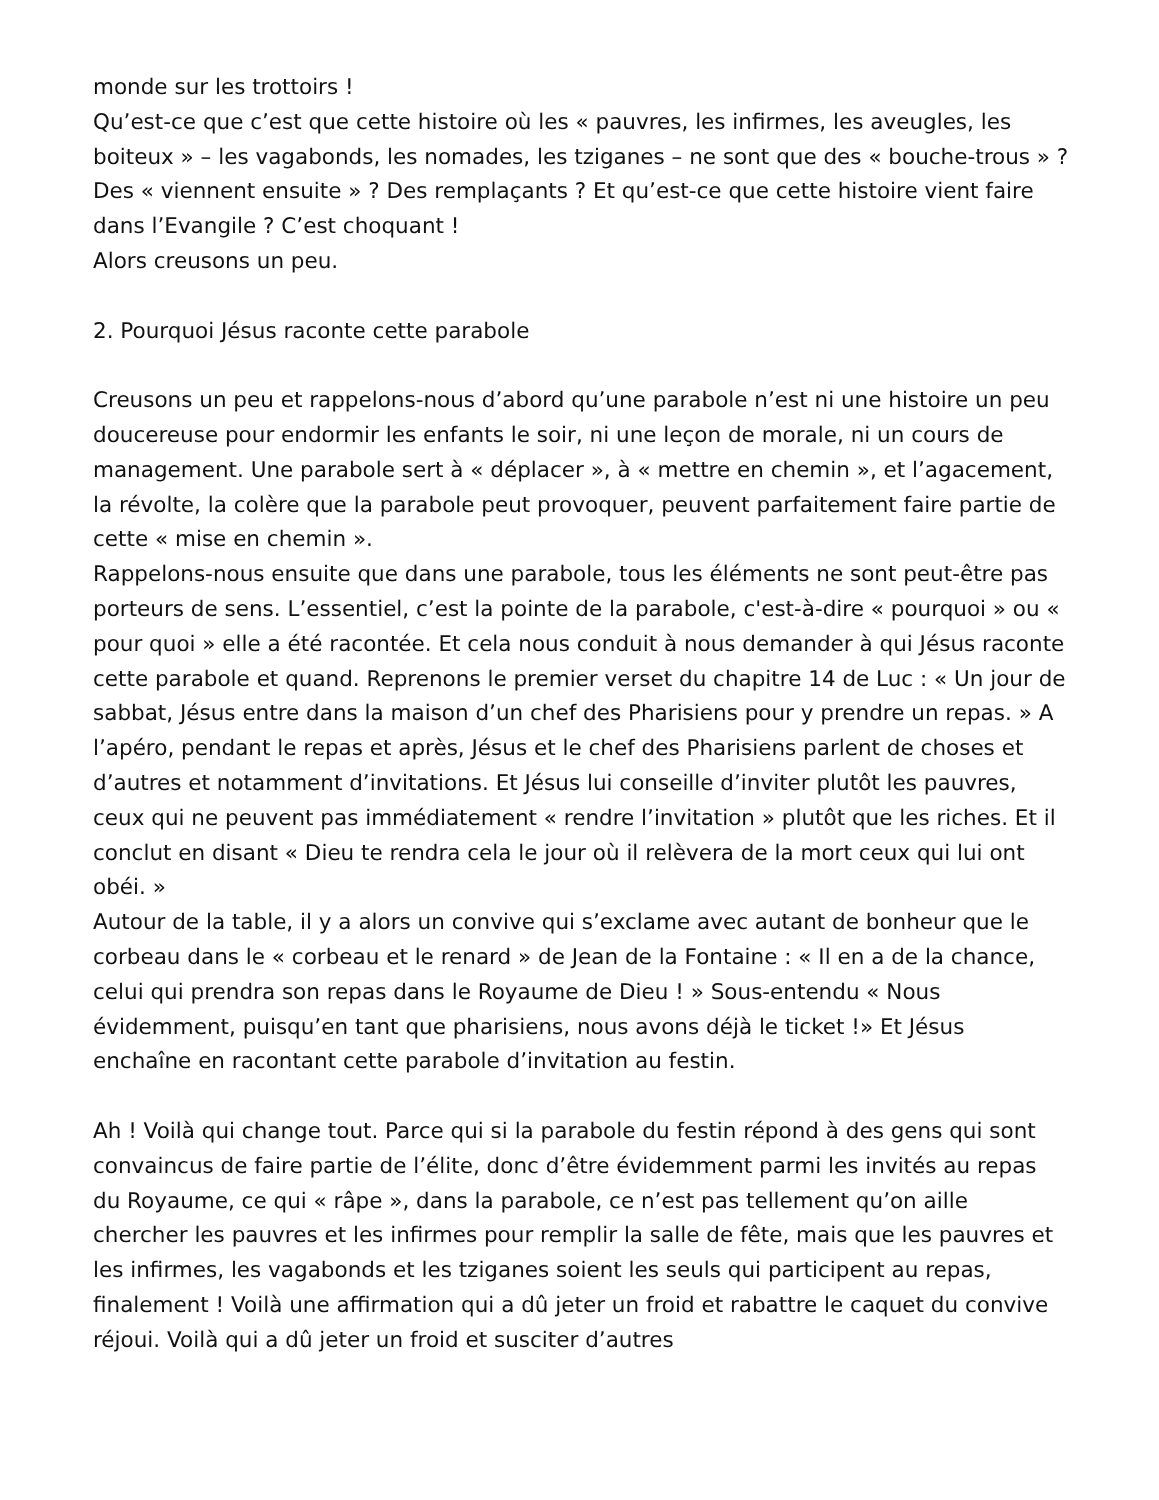monde sur les trottoirs !
Qu’est-ce que c’est que cette histoire où les « pauvres, les infirmes, les aveugles, les boiteux » – les vagabonds, les nomades, les tziganes – ne sont que des « bouche-trous » ? Des « viennent ensuite » ? Des remplaçants ? Et qu’est-ce que cette histoire vient faire dans l’Evangile ? C’est choquant !
Alors creusons un peu.
2. Pourquoi Jésus raconte cette parabole
Creusons un peu et rappelons-nous d’abord qu’une parabole n’est ni une histoire un peu doucereuse pour endormir les enfants le soir, ni une leçon de morale, ni un cours de management. Une parabole sert à « déplacer », à « mettre en chemin », et l’agacement, la révolte, la colère que la parabole peut provoquer, peuvent parfaitement faire partie de cette « mise en chemin ».
Rappelons-nous ensuite que dans une parabole, tous les éléments ne sont peut-être pas porteurs de sens. L’essentiel, c’est la pointe de la parabole, c'est-à-dire « pourquoi » ou « pour quoi » elle a été racontée. Et cela nous conduit à nous demander à qui Jésus raconte cette parabole et quand. Reprenons le premier verset du chapitre 14 de Luc : « Un jour de sabbat, Jésus entre dans la maison d’un chef des Pharisiens pour y prendre un repas. » A l’apéro, pendant le repas et après, Jésus et le chef des Pharisiens parlent de choses et d’autres et notamment d’invitations. Et Jésus lui conseille d’inviter plutôt les pauvres, ceux qui ne peuvent pas immédiatement « rendre l’invitation » plutôt que les riches. Et il conclut en disant « Dieu te rendra cela le jour où il relèvera de la mort ceux qui lui ont obéi. »
Autour de la table, il y a alors un convive qui s’exclame avec autant de bonheur que le corbeau dans le « corbeau et le renard » de Jean de la Fontaine : « Il en a de la chance, celui qui prendra son repas dans le Royaume de Dieu ! » Sous-entendu « Nous évidemment, puisqu’en tant que pharisiens, nous avons déjà le ticket !» Et Jésus enchaîne en racontant cette parabole d’invitation au festin.
Ah ! Voilà qui change tout. Parce qui si la parabole du festin répond à des gens qui sont convaincus de faire partie de l’élite, donc d’être évidemment parmi les invités au repas du Royaume, ce qui « râpe », dans la parabole, ce n’est pas tellement qu’on aille chercher les pauvres et les infirmes pour remplir la salle de fête, mais que les pauvres et les infirmes, les vagabonds et les tziganes soient les seuls qui participent au repas, finalement ! Voilà une affirmation qui a dû jeter un froid et rabattre le caquet du convive réjoui. Voilà qui a dû jeter un froid et susciter d’autres